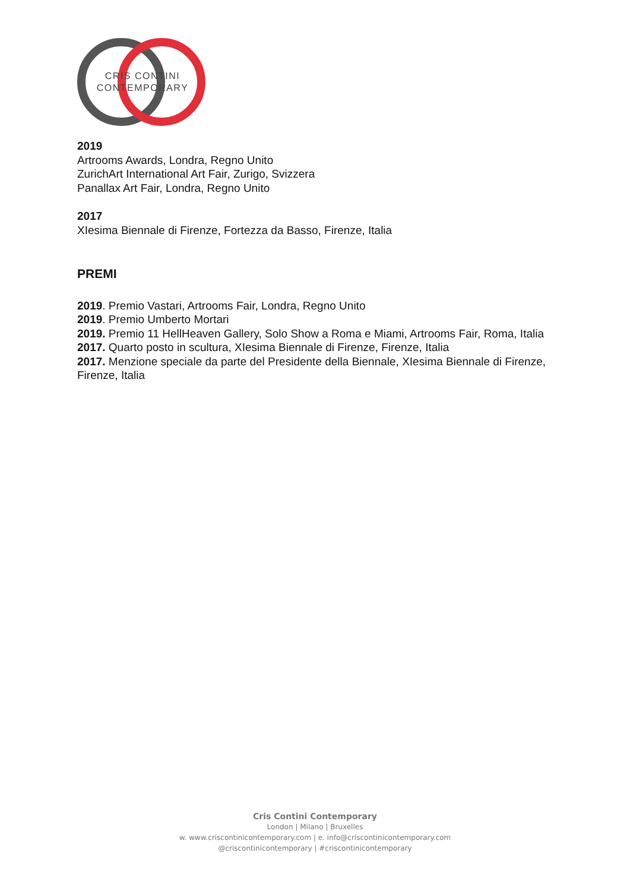CRIS CONTINI
CONTEMPORARY
2019
Artrooms Awards, Londra, Regno Unito
ZurichArt International Art Fair, Zurigo, Svizzera
Panallax Art Fair, Londra, Regno Unito
2017
XIesima Biennale di Firenze, Fortezza da Basso, Firenze, Italia
PREMI
2019. Premio Vastari, Artrooms Fair, Londra, Regno Unito
2019. Premio Umberto Mortari
2019. Premio 11 HellHeaven Gallery, Solo Show a Roma e Miami, Artrooms Fair, Roma, Italia
2017. Quarto posto in scultura, XIesima Biennale di Firenze, Firenze, Italia
2017. Menzione speciale da parte del Presidente della Biennale, XIesima Biennale di Firenze, Firenze, Italia
Cris Contini Contemporary
London | Milano | Bruxelles
w. www.criscontinicontemporary.com | e. info@criscontinicontemporary.com
@criscontinicontemporary | #criscontinicontemporary